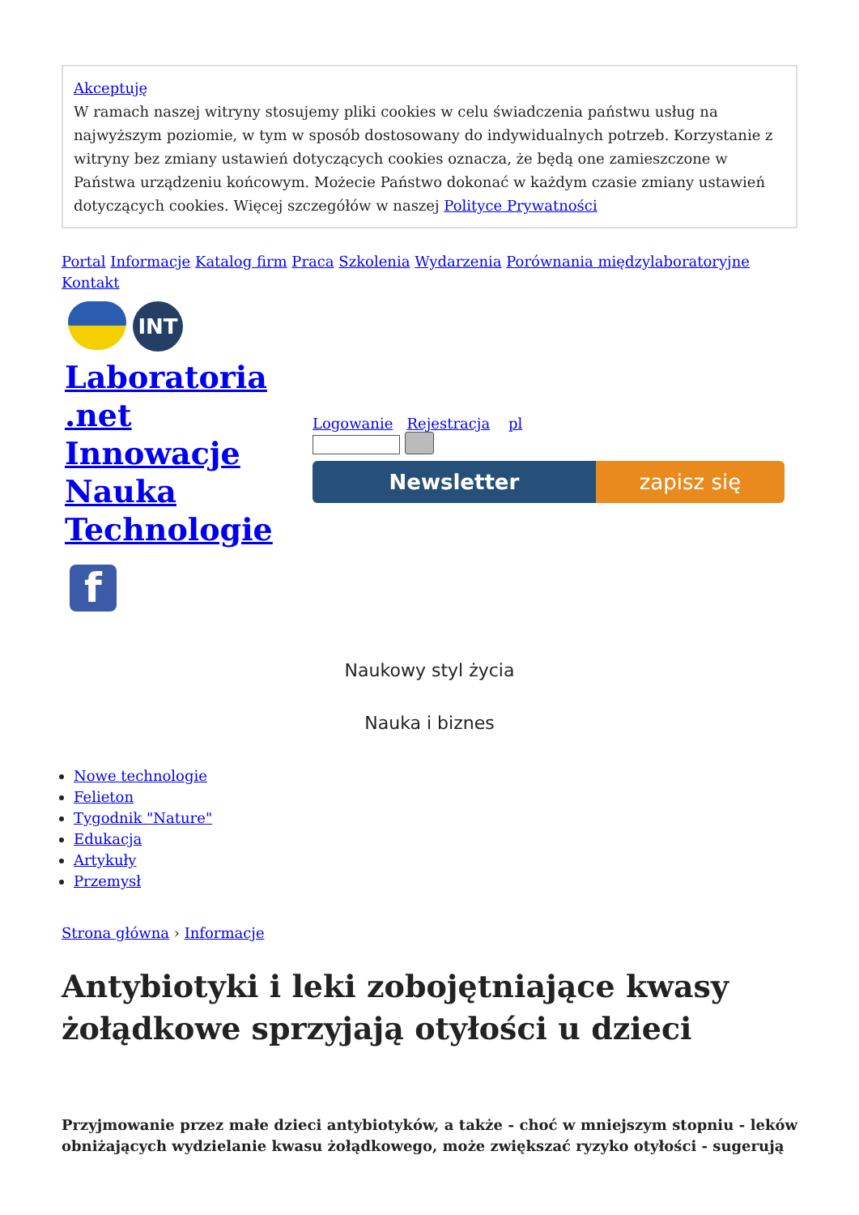Akceptuję
W ramach naszej witryny stosujemy pliki cookies w celu świadczenia państwu usług na najwyższym poziomie, w tym w sposób dostosowany do indywidualnych potrzeb. Korzystanie z witryny bez zmiany ustawień dotyczących cookies oznacza, że będą one zamieszczone w Państwa urządzeniu końcowym. Możecie Państwo dokonać w każdym czasie zmiany ustawień dotyczących cookies. Więcej szczegółów w naszej Polityce Prywatności
Portal Informacje Katalog firm Praca Szkolenia Wydarzenia Porównania międzylaboratoryjne
Kontakt
INT
Laboratoria .net Innowacje Nauka Technologie
f
Logowanie Rejestracja pl
Newsletter zapisz się
Naukowy styl życia
Nauka i biznes
Nowe technologie
Felieton
Tygodnik "Nature"
Edukacja
Artykuły
Przemysł
Strona główna › Informacje
Antybiotyki i leki zobojętniające kwasy żołądkowe sprzyjają otyłości u dzieci
Przyjmowanie przez małe dzieci antybiotyków, a także - choć w mniejszym stopniu - leków obniżających wydzielanie kwasu żołądkowego, może zwiększać ryzyko otyłości - sugerują